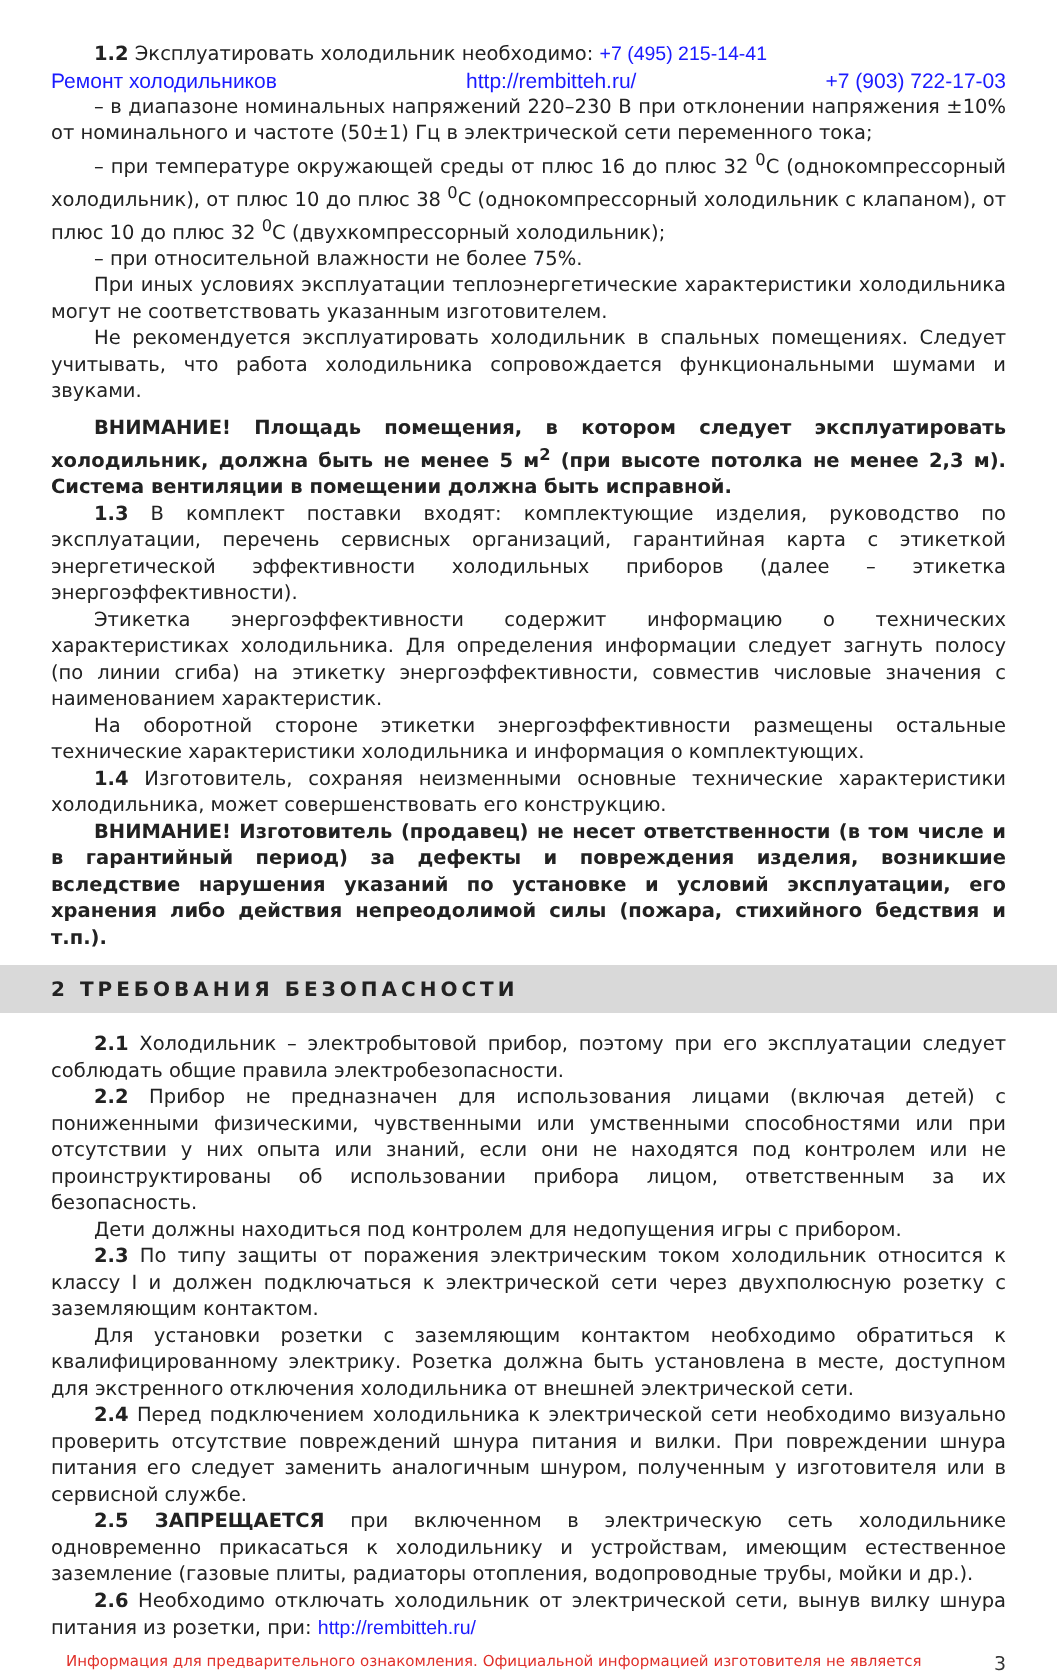1.2 Эксплуатировать холодильник необходимо: +7 (495) 215-14-41
Ремонт холодильников http://rembitteh.ru/ +7 (903) 722-17-03
– в диапазоне номинальных напряжений 220–230 В при отклонении напряжения ±10% от номинального и частоте (50±1) Гц в электрической сети переменного тока;
– при температуре окружающей среды от плюс 16 до плюс 32 <sup>0</sup>С (однокомпрессорный холодильник), от плюс 10 до плюс 38 <sup>0</sup>С (однокомпрессорный холодильник с клапаном), от плюс 10 до плюс 32 <sup>0</sup>С (двухкомпрессорный холодильник);
– при относительной влажности не более 75%.
При иных условиях эксплуатации теплоэнергетические характеристики холодильника могут не соответствовать указанным изготовителем.
Не рекомендуется эксплуатировать холодильник в спальных помещениях. Следует учитывать, что работа холодильника сопровождается функциональными шумами и звуками.
ВНИМАНИЕ! Площадь помещения, в котором следует эксплуатировать холодильник, должна быть не менее 5 м<sup>2</sup> (при высоте потолка не менее 2,3 м). Система вентиляции в помещении должна быть исправной.
1.3 В комплект поставки входят: комплектующие изделия, руководство по эксплуатации, перечень сервисных организаций, гарантийная карта с этикеткой энергетической эффективности холодильных приборов (далее – этикетка энергоэффективности).
Этикетка энергоэффективности содержит информацию о технических характеристиках холодильника. Для определения информации следует загнуть полосу (по линии сгиба) на этикетку энергоэффективности, совместив числовые значения с наименованием характеристик.
На оборотной стороне этикетки энергоэффективности размещены остальные технические характеристики холодильника и информация о комплектующих.
1.4 Изготовитель, сохраняя неизменными основные технические характеристики холодильника, может совершенствовать его конструкцию.
ВНИМАНИЕ! Изготовитель (продавец) не несет ответственности (в том числе и в гарантийный период) за дефекты и повреждения изделия, возникшие вследствие нарушения указаний по установке и условий эксплуатации, его хранения либо действия непреодолимой силы (пожара, стихийного бедствия и т.п.).
2 ТРЕБОВАНИЯ БЕЗОПАСНОСТИ
2.1 Холодильник – электробытовой прибор, поэтому при его эксплуатации следует соблюдать общие правила электробезопасности.
2.2 Прибор не предназначен для использования лицами (включая детей) с пониженными физическими, чувственными или умственными способностями или при отсутствии у них опыта или знаний, если они не находятся под контролем или не проинструктированы об использовании прибора лицом, ответственным за их безопасность.
Дети должны находиться под контролем для недопущения игры с прибором.
2.3 По типу защиты от поражения электрическим током холодильник относится к классу I и должен подключаться к электрической сети через двухполюсную розетку с заземляющим контактом.
Для установки розетки с заземляющим контактом необходимо обратиться к квалифицированному электрику. Розетка должна быть установлена в месте, доступном для экстренного отключения холодильника от внешней электрической сети.
2.4 Перед подключением холодильника к электрической сети необходимо визуально проверить отсутствие повреждений шнура питания и вилки. При повреждении шнура питания его следует заменить аналогичным шнуром, полученным у изготовителя или в сервисной службе.
2.5 ЗАПРЕЩАЕТСЯ при включенном в электрическую сеть холодильнике одновременно прикасаться к холодильнику и устройствам, имеющим естественное заземление (газовые плиты, радиаторы отопления, водопроводные трубы, мойки и др.).
2.6 Необходимо отключать холодильник от электрической сети, вынув вилку шнура питания из розетки, при: http://rembitteh.ru/
Информация для предварительного ознакомления. Официальной информацией изготовителя не является 3